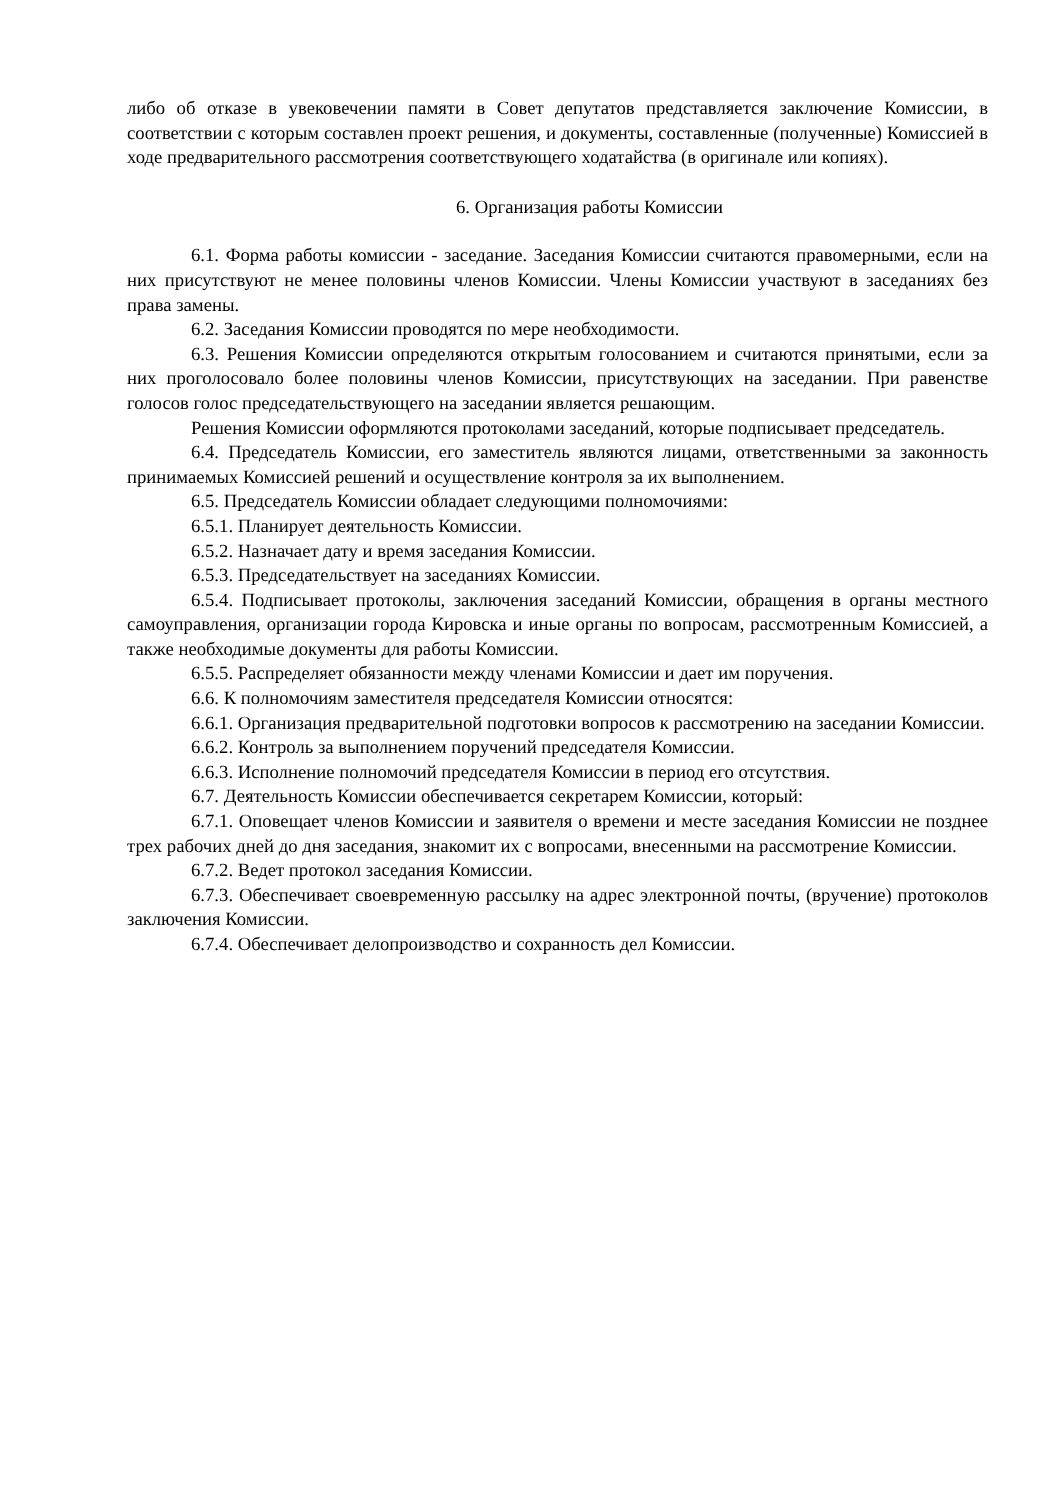либо об отказе в увековечении памяти в Совет депутатов представляется заключение Комиссии, в соответствии с которым составлен проект решения, и документы, составленные (полученные) Комиссией в ходе предварительного рассмотрения соответствующего ходатайства (в оригинале или копиях).
6. Организация работы Комиссии
6.1. Форма работы комиссии - заседание. Заседания Комиссии считаются правомерными, если на них присутствуют не менее половины членов Комиссии. Члены Комиссии участвуют в заседаниях без права замены.
6.2. Заседания Комиссии проводятся по мере необходимости.
6.3. Решения Комиссии определяются открытым голосованием и считаются принятыми, если за них проголосовало более половины членов Комиссии, присутствующих на заседании. При равенстве голосов голос председательствующего на заседании является решающим.
Решения Комиссии оформляются протоколами заседаний, которые подписывает председатель.
6.4. Председатель Комиссии, его заместитель являются лицами, ответственными за законность принимаемых Комиссией решений и осуществление контроля за их выполнением.
6.5. Председатель Комиссии обладает следующими полномочиями:
6.5.1. Планирует деятельность Комиссии.
6.5.2. Назначает дату и время заседания Комиссии.
6.5.3. Председательствует на заседаниях Комиссии.
6.5.4. Подписывает протоколы, заключения заседаний Комиссии, обращения в органы местного самоуправления, организации города Кировска и иные органы по вопросам, рассмотренным Комиссией, а также необходимые документы для работы Комиссии.
6.5.5. Распределяет обязанности между членами Комиссии и дает им поручения.
6.6. К полномочиям заместителя председателя Комиссии относятся:
6.6.1. Организация предварительной подготовки вопросов к рассмотрению на заседании Комиссии.
6.6.2. Контроль за выполнением поручений председателя Комиссии.
6.6.3. Исполнение полномочий председателя Комиссии в период его отсутствия.
6.7. Деятельность Комиссии обеспечивается секретарем Комиссии, который:
6.7.1. Оповещает членов Комиссии и заявителя о времени и месте заседания Комиссии не позднее трех рабочих дней до дня заседания, знакомит их с вопросами, внесенными на рассмотрение Комиссии.
6.7.2. Ведет протокол заседания Комиссии.
6.7.3. Обеспечивает своевременную рассылку на адрес электронной почты, (вручение) протоколов заключения Комиссии.
6.7.4. Обеспечивает делопроизводство и сохранность дел Комиссии.